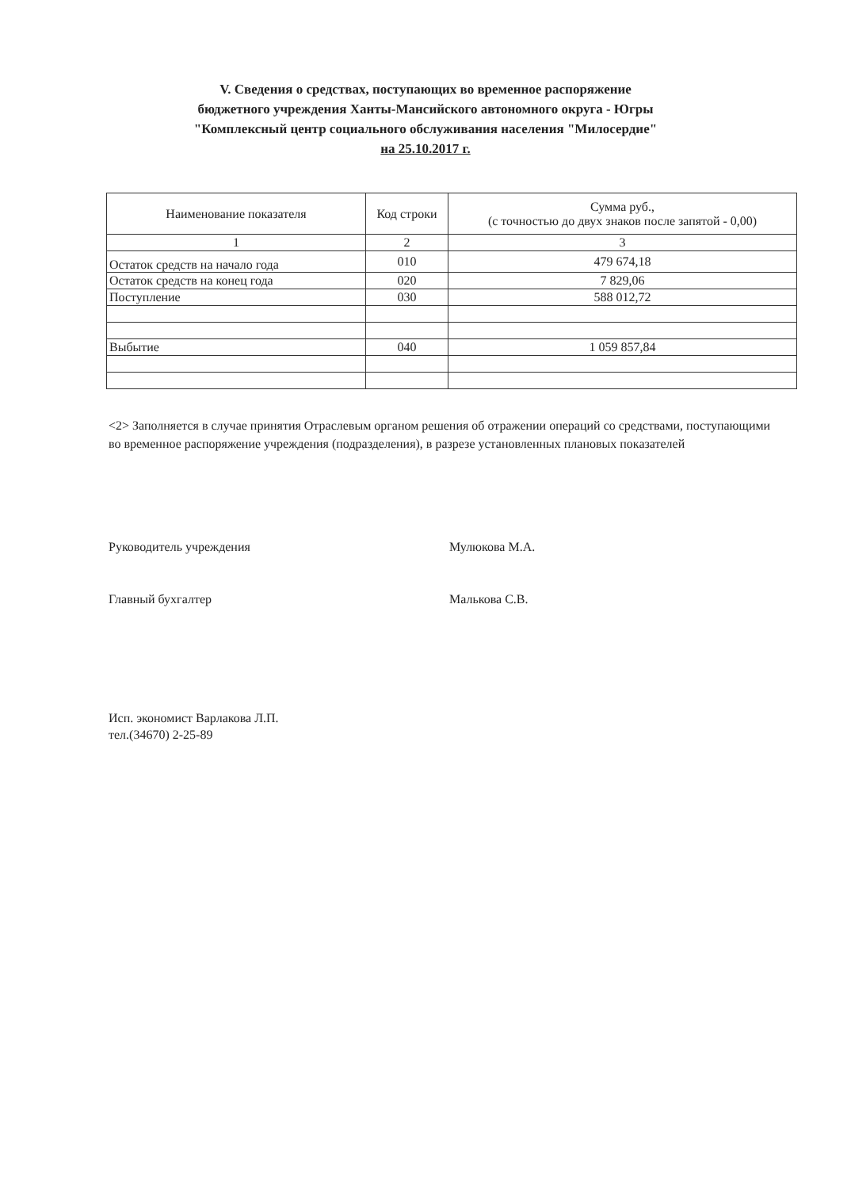V. Сведения о средствах, поступающих во временное распоряжение
бюджетного учреждения Ханты-Мансийского автономного округа - Югры
"Комплексный центр социального обслуживания населения "Милосердие"
на 25.10.2017 г.
| Наименование показателя | Код строки | Сумма руб., (с точностью до двух знаков после запятой - 0,00) |
| --- | --- | --- |
| 1 | 2 | 3 |
| Остаток средств на начало года | 010 | 479 674,18 |
| Остаток средств на конец года | 020 | 7 829,06 |
| Поступление | 030 | 588 012,72 |
| Выбытие | 040 | 1 059 857,84 |
<2> Заполняется в случае принятия Отраслевым органом решения об отражении операций со средствами, поступающими во временное распоряжение учреждения (подразделения), в разрезе установленных плановых показателей
Руководитель учреждения Мулюкова М.А.
Главный бухгалтер Малькова С.В.
Исп. экономист Варлакова Л.П.
тел.(34670) 2-25-89